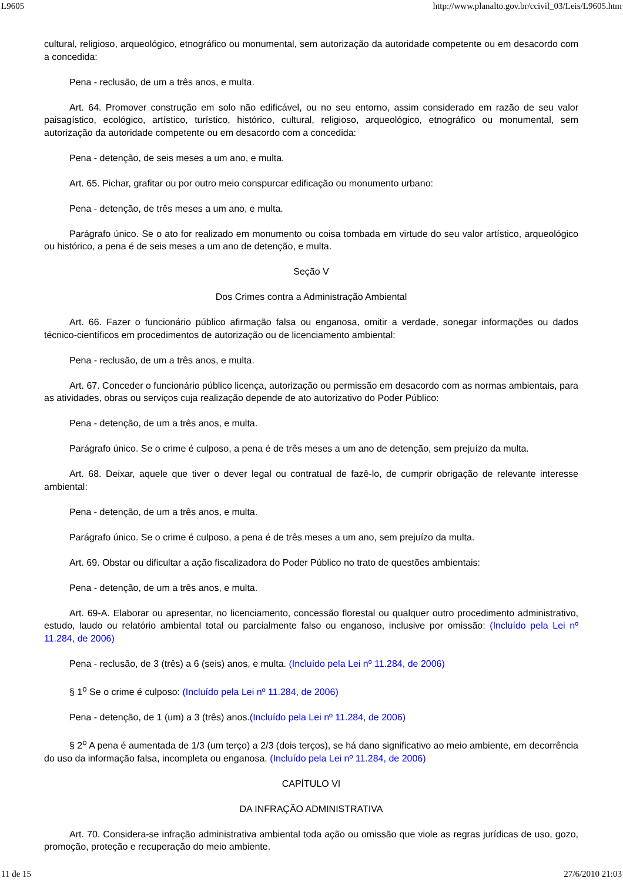L9605 http://www.planalto.gov.br/ccivil_03/Leis/L9605.htm
cultural, religioso, arqueológico, etnográfico ou monumental, sem autorização da autoridade competente ou em desacordo com a concedida:
Pena - reclusão, de um a três anos, e multa.
Art. 64. Promover construção em solo não edificável, ou no seu entorno, assim considerado em razão de seu valor paisagístico, ecológico, artístico, turístico, histórico, cultural, religioso, arqueológico, etnográfico ou monumental, sem autorização da autoridade competente ou em desacordo com a concedida:
Pena - detenção, de seis meses a um ano, e multa.
Art. 65. Pichar, grafitar ou por outro meio conspurcar edificação ou monumento urbano:
Pena - detenção, de três meses a um ano, e multa.
Parágrafo único. Se o ato for realizado em monumento ou coisa tombada em virtude do seu valor artístico, arqueológico ou histórico, a pena é de seis meses a um ano de detenção, e multa.
Seção V
Dos Crimes contra a Administração Ambiental
Art. 66. Fazer o funcionário público afirmação falsa ou enganosa, omitir a verdade, sonegar informações ou dados técnico-científicos em procedimentos de autorização ou de licenciamento ambiental:
Pena - reclusão, de um a três anos, e multa.
Art. 67. Conceder o funcionário público licença, autorização ou permissão em desacordo com as normas ambientais, para as atividades, obras ou serviços cuja realização depende de ato autorizativo do Poder Público:
Pena - detenção, de um a três anos, e multa.
Parágrafo único. Se o crime é culposo, a pena é de três meses a um ano de detenção, sem prejuízo da multa.
Art. 68. Deixar, aquele que tiver o dever legal ou contratual de fazê-lo, de cumprir obrigação de relevante interesse ambiental:
Pena - detenção, de um a três anos, e multa.
Parágrafo único. Se o crime é culposo, a pena é de três meses a um ano, sem prejuízo da multa.
Art. 69. Obstar ou dificultar a ação fiscalizadora do Poder Público no trato de questões ambientais:
Pena - detenção, de um a três anos, e multa.
Art. 69-A. Elaborar ou apresentar, no licenciamento, concessão florestal ou qualquer outro procedimento administrativo, estudo, laudo ou relatório ambiental total ou parcialmente falso ou enganoso, inclusive por omissão: (Incluído pela Lei nº 11.284, de 2006)
Pena - reclusão, de 3 (três) a 6 (seis) anos, e multa. (Incluído pela Lei nº 11.284, de 2006)
§ 1<sup>o</sup> Se o crime é culposo: (Incluído pela Lei nº 11.284, de 2006)
Pena - detenção, de 1 (um) a 3 (três) anos.(Incluído pela Lei nº 11.284, de 2006)
§ 2<sup>o</sup> A pena é aumentada de 1/3 (um terço) a 2/3 (dois terços), se há dano significativo ao meio ambiente, em decorrência do uso da informação falsa, incompleta ou enganosa. (Incluído pela Lei nº 11.284, de 2006)
CAPÍTULO VI
DA INFRAÇÃO ADMINISTRATIVA
Art. 70. Considera-se infração administrativa ambiental toda ação ou omissão que viole as regras jurídicas de uso, gozo, promoção, proteção e recuperação do meio ambiente.
11 de 15 27/6/2010 21:03